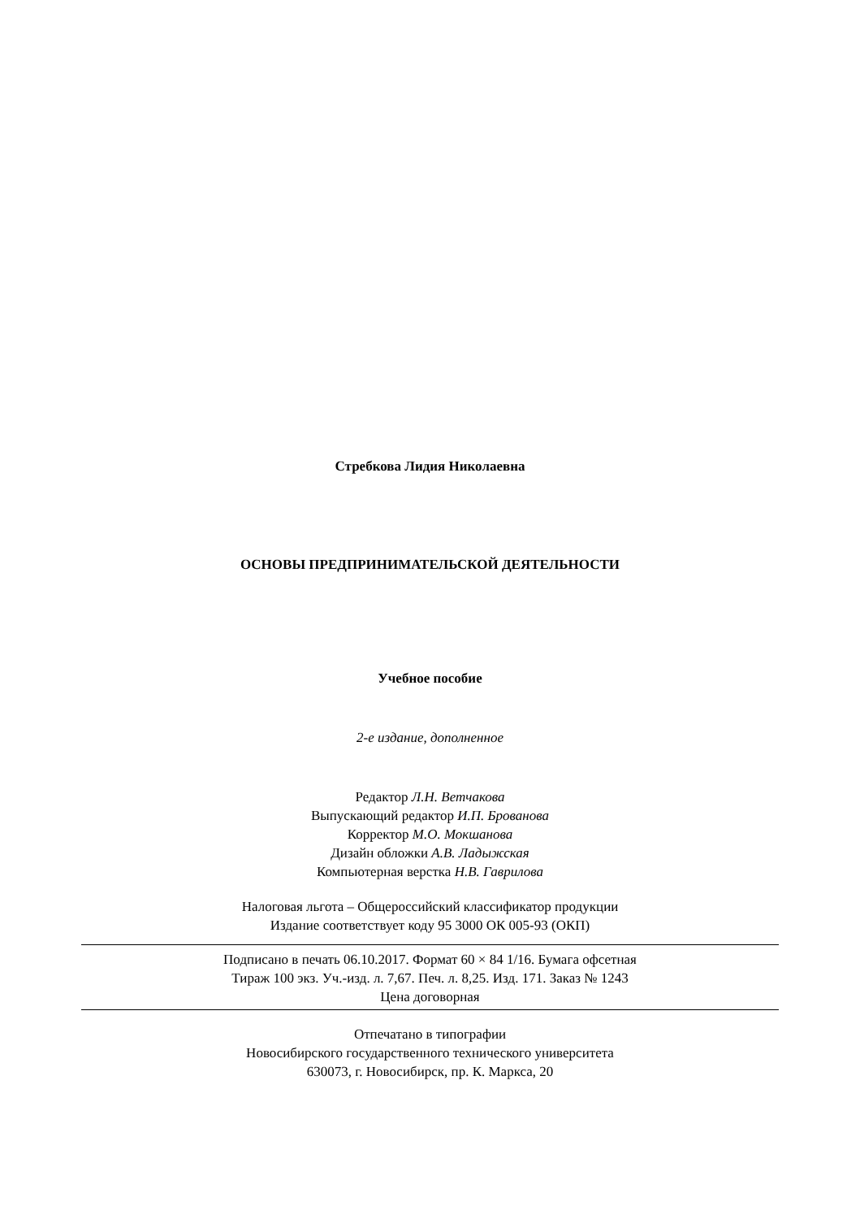Стребкова Лидия Николаевна
ОСНОВЫ ПРЕДПРИНИМАТЕЛЬСКОЙ ДЕЯТЕЛЬНОСТИ
Учебное пособие
2-е издание, дополненное
Редактор Л.Н. Ветчакова
Выпускающий редактор И.П. Брованова
Корректор М.О. Мокшанова
Дизайн обложки А.В. Ладыжская
Компьютерная верстка Н.В. Гаврилова
Налоговая льгота – Общероссийский классификатор продукции
Издание соответствует коду 95 3000 ОК 005-93 (ОКП)
Подписано в печать 06.10.2017. Формат 60 × 84 1/16. Бумага офсетная
Тираж 100 экз. Уч.-изд. л. 7,67. Печ. л. 8,25. Изд. 171. Заказ № 1243
Цена договорная
Отпечатано в типографии
Новосибирского государственного технического университета
630073, г. Новосибирск, пр. К. Маркса, 20